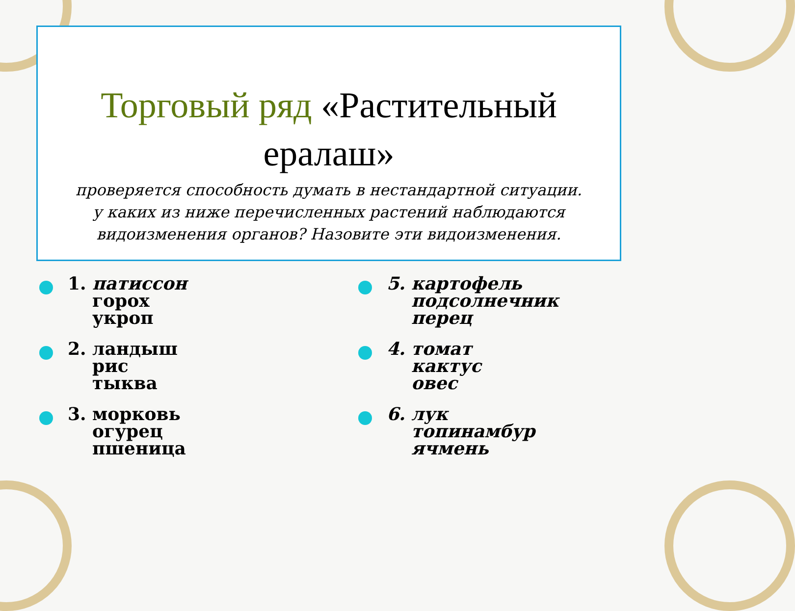Торговый ряд «Растительный ералаш»
проверяется способность думать в нестандартной ситуации.
у каких из ниже перечисленных растений наблюдаются видоизменения органов? Назовите эти видоизменения.
1. патиссон
горох
укроп
2. ландыш
рис
тыква
3. морковь
огурец
пшеница
5. картофель
подсолнечник
перец
4. томат
кактус
овес
6. лук
топинамбур
ячмень